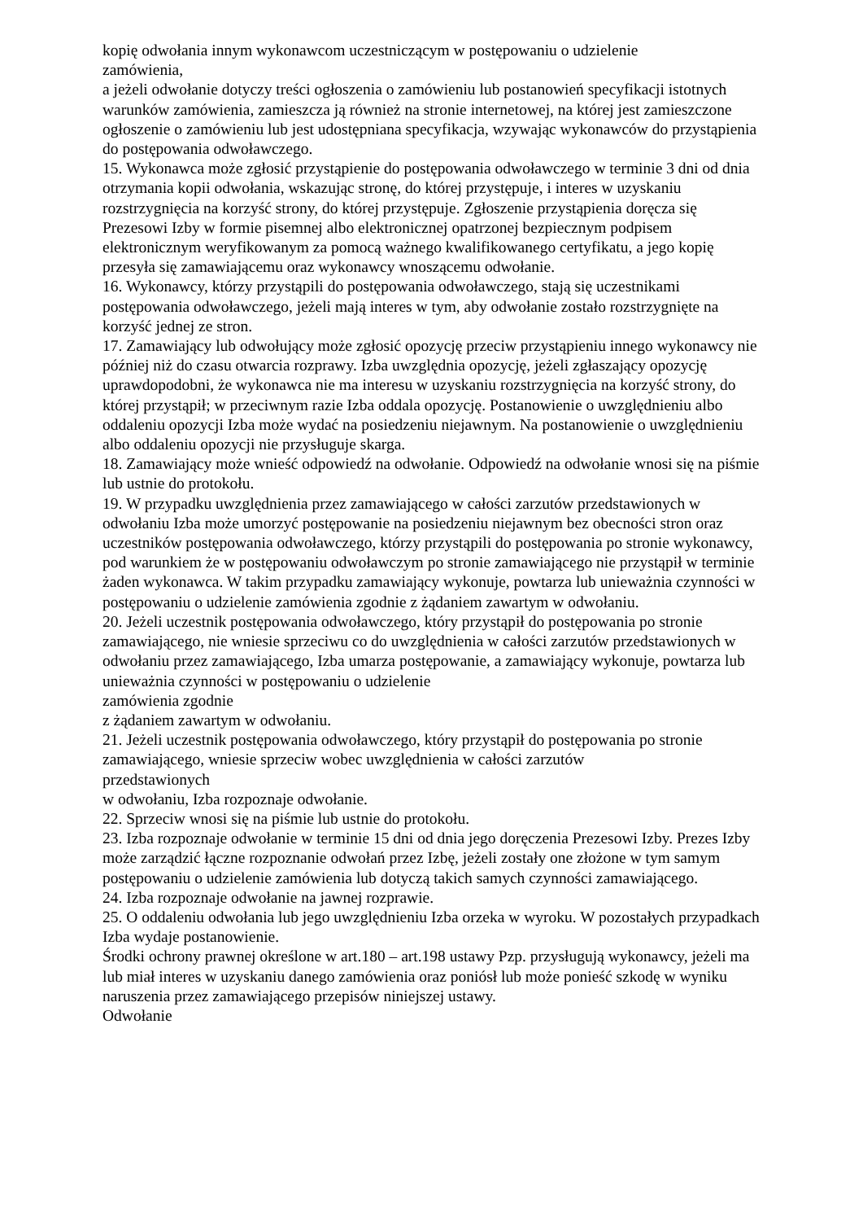kopię odwołania innym wykonawcom uczestniczącym w postępowaniu o udzielenie
zamówienia,
a jeżeli odwołanie dotyczy treści ogłoszenia o zamówieniu lub postanowień specyfikacji istotnych warunków zamówienia, zamieszcza ją również na stronie internetowej, na której jest zamieszczone ogłoszenie o zamówieniu lub jest udostępniana specyfikacja, wzywając wykonawców do przystąpienia do postępowania odwoławczego.
15. Wykonawca może zgłosić przystąpienie do postępowania odwoławczego w terminie 3 dni od dnia otrzymania kopii odwołania, wskazując stronę, do której przystępuje, i interes w uzyskaniu rozstrzygnięcia na korzyść strony, do której przystępuje. Zgłoszenie przystąpienia doręcza się Prezesowi Izby w formie pisemnej albo elektronicznej opatrzonej bezpiecznym podpisem elektronicznym weryfikowanym za pomocą ważnego kwalifikowanego certyfikatu, a jego kopię przesyła się zamawiającemu oraz wykonawcy wnoszącemu odwołanie.
16. Wykonawcy, którzy przystąpili do postępowania odwoławczego, stają się uczestnikami postępowania odwoławczego, jeżeli mają interes w tym, aby odwołanie zostało rozstrzygnięte na korzyść jednej ze stron.
17. Zamawiający lub odwołujący może zgłosić opozycję przeciw przystąpieniu innego wykonawcy nie później niż do czasu otwarcia rozprawy. Izba uwzględnia opozycję, jeżeli zgłaszający opozycję uprawdopodobni, że wykonawca nie ma interesu w uzyskaniu rozstrzygnięcia na korzyść strony, do której przystąpił; w przeciwnym razie Izba oddala opozycję. Postanowienie o uwzględnieniu albo oddaleniu opozycji Izba może wydać na posiedzeniu niejawnym. Na postanowienie o uwzględnieniu albo oddaleniu opozycji nie przysługuje skarga.
18. Zamawiający może wnieść odpowiedź na odwołanie. Odpowiedź na odwołanie wnosi się na piśmie lub ustnie do protokołu.
19. W przypadku uwzględnienia przez zamawiającego w całości zarzutów przedstawionych w odwołaniu Izba może umorzyć postępowanie na posiedzeniu niejawnym bez obecności stron oraz uczestników postępowania odwoławczego, którzy przystąpili do postępowania po stronie wykonawcy, pod warunkiem że w postępowaniu odwoławczym po stronie zamawiającego nie przystąpił w terminie żaden wykonawca. W takim przypadku zamawiający wykonuje, powtarza lub unieważnia czynności w postępowaniu o udzielenie zamówienia zgodnie z żądaniem zawartym w odwołaniu.
20. Jeżeli uczestnik postępowania odwoławczego, który przystąpił do postępowania po stronie zamawiającego, nie wniesie sprzeciwu co do uwzględnienia w całości zarzutów przedstawionych w odwołaniu przez zamawiającego, Izba umarza postępowanie, a zamawiający wykonuje, powtarza lub unieważnia czynności w postępowaniu o udzielenie
zamówienia zgodnie
z żądaniem zawartym w odwołaniu.
21. Jeżeli uczestnik postępowania odwoławczego, który przystąpił do postępowania po stronie zamawiającego, wniesie sprzeciw wobec uwzględnienia w całości zarzutów
przedstawionych
w odwołaniu, Izba rozpoznaje odwołanie.
22. Sprzeciw wnosi się na piśmie lub ustnie do protokołu.
23. Izba rozpoznaje odwołanie w terminie 15 dni od dnia jego doręczenia Prezesowi Izby. Prezes Izby może zarządzić łączne rozpoznanie odwołań przez Izbę, jeżeli zostały one złożone w tym samym postępowaniu o udzielenie zamówienia lub dotyczą takich samych czynności zamawiającego.
24. Izba rozpoznaje odwołanie na jawnej rozprawie.
25. O oddaleniu odwołania lub jego uwzględnieniu Izba orzeka w wyroku. W pozostałych przypadkach Izba wydaje postanowienie.
Środki ochrony prawnej określone w art.180 – art.198 ustawy Pzp. przysługują wykonawcy, jeżeli ma lub miał interes w uzyskaniu danego zamówienia oraz poniósł lub może ponieść szkodę w wyniku naruszenia przez zamawiającego przepisów niniejszej ustawy.
Odwołanie